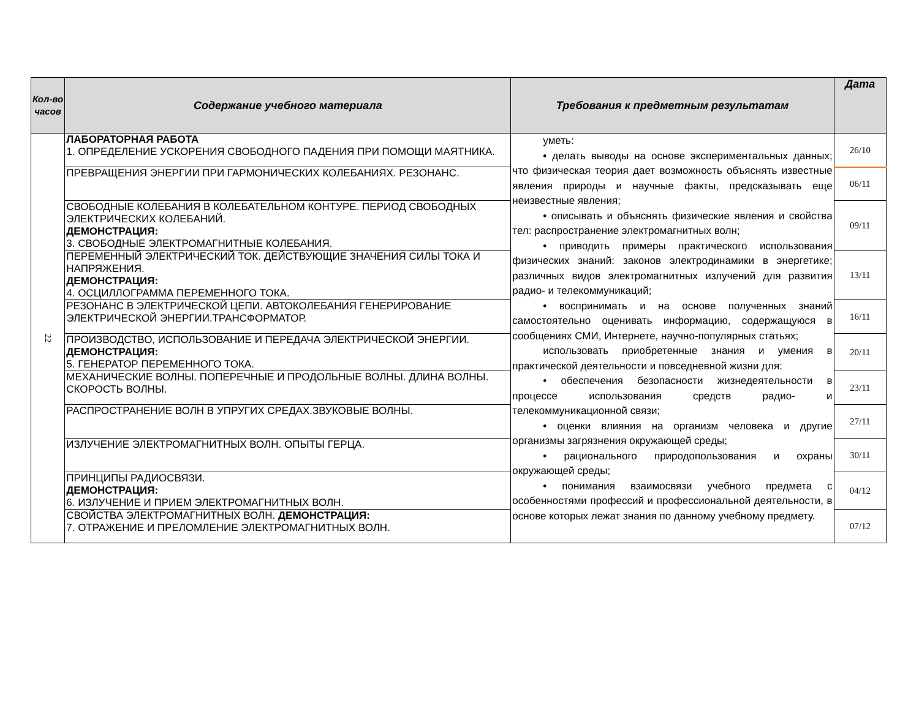| Кол-во часов | Содержание учебного материала | Требования к предметным результатам | Дата |
| --- | --- | --- | --- |
| 22 | ЛАБОРАТОРНАЯ РАБОТА 1. ОПРЕДЕЛЕНИЕ УСКОРЕНИЯ СВОБОДНОГО ПАДЕНИЯ ПРИ ПОМОЩИ МАЯТНИКА. | уметь: • делать выводы на основе экспериментальных данных; что физическая теория дает возможность объяснять известные явления природы и научные факты, предсказывать еще неизвестные явления; • описывать и объяснять физические явления и свойства тел: распространение электромагнитных волн; • приводить примеры практического использования физических знаний: законов электродинамики в энергетике; различных видов электромагнитных излучений для развития радио- и телекоммуникаций; • воспринимать и на основе полученных знаний самостоятельно оценивать информацию, содержащуюся в сообщениях СМИ, Интернете, научно-популярных статьях; использовать приобретенные знания и умения в практической деятельности и повседневной жизни для: • обеспечения безопасности жизнедеятельности в процессе использования средств радио- и телекоммуникационной связи; • оценки влияния на организм человека и другие организмы загрязнения окружающей среды; • рационального природопользования и охраны окружающей среды; • понимания взаимосвязи учебного предмета с особенностями профессий и профессиональной деятельности, в основе которых лежат знания по данному учебному предмету. | 26/10 |
| | ПРЕВРАЩЕНИЯ ЭНЕРГИИ ПРИ ГАРМОНИЧЕСКИХ КОЛЕБАНИЯХ. РЕЗОНАНС. | | 06/11 |
| | СВОБОДНЫЕ КОЛЕБАНИЯ В КОЛЕБАТЕЛЬНОМ КОНТУРЕ. ПЕРИОД СВОБОДНЫХ ЭЛЕКТРИЧЕСКИХ КОЛЕБАНИЙ. ДЕМОНСТРАЦИЯ: 3. СВОБОДНЫЕ ЭЛЕКТРОМАГНИТНЫЕ КОЛЕБАНИЯ. | | 09/11 |
| | ПЕРЕМЕННЫЙ ЭЛЕКТРИЧЕСКИЙ ТОК. ДЕЙСТВУЮЩИЕ ЗНАЧЕНИЯ СИЛЫ ТОКА И НАПРЯЖЕНИЯ. ДЕМОНСТРАЦИЯ: 4. ОСЦИЛЛОГРАММА ПЕРЕМЕННОГО ТОКА. | | 13/11 |
| | РЕЗОНАНС В ЭЛЕКТРИЧЕСКОЙ ЦЕПИ. АВТОКОЛЕБАНИЯ ГЕНЕРИРОВАНИЕ ЭЛЕКТРИЧЕСКОЙ ЭНЕРГИИ.ТРАНСФОРМАТОР. | | 16/11 |
| | ПРОИЗВОДСТВО, ИСПОЛЬЗОВАНИЕ И ПЕРЕДАЧА ЭЛЕКТРИЧЕСКОЙ ЭНЕРГИИ. ДЕМОНСТРАЦИЯ: 5. ГЕНЕРАТОР ПЕРЕМЕННОГО ТОКА. | | 20/11 |
| | МЕХАНИЧЕСКИЕ ВОЛНЫ. ПОПЕРЕЧНЫЕ И ПРОДОЛЬНЫЕ ВОЛНЫ. ДЛИНА ВОЛНЫ. СКОРОСТЬ ВОЛНЫ. | | 23/11 |
| | РАСПРОСТРАНЕНИЕ ВОЛН В УПРУГИХ СРЕДАХ.ЗВУКОВЫЕ ВОЛНЫ. | | 27/11 |
| | ИЗЛУЧЕНИЕ ЭЛЕКТРОМАГНИТНЫХ ВОЛН. ОПЫТЫ ГЕРЦА. | | 30/11 |
| | ПРИНЦИПЫ РАДИОСВЯЗИ. ДЕМОНСТРАЦИЯ: 6. ИЗЛУЧЕНИЕ И ПРИЕМ ЭЛЕКТРОМАГНИТНЫХ ВОЛН. | | 04/12 |
| | СВОЙСТВА ЭЛЕКТРОМАГНИТНЫХ ВОЛН. ДЕМОНСТРАЦИЯ: 7. ОТРАЖЕНИЕ И ПРЕЛОМЛЕНИЕ ЭЛЕКТРОМАГНИТНЫХ ВОЛН. | | 07/12 |